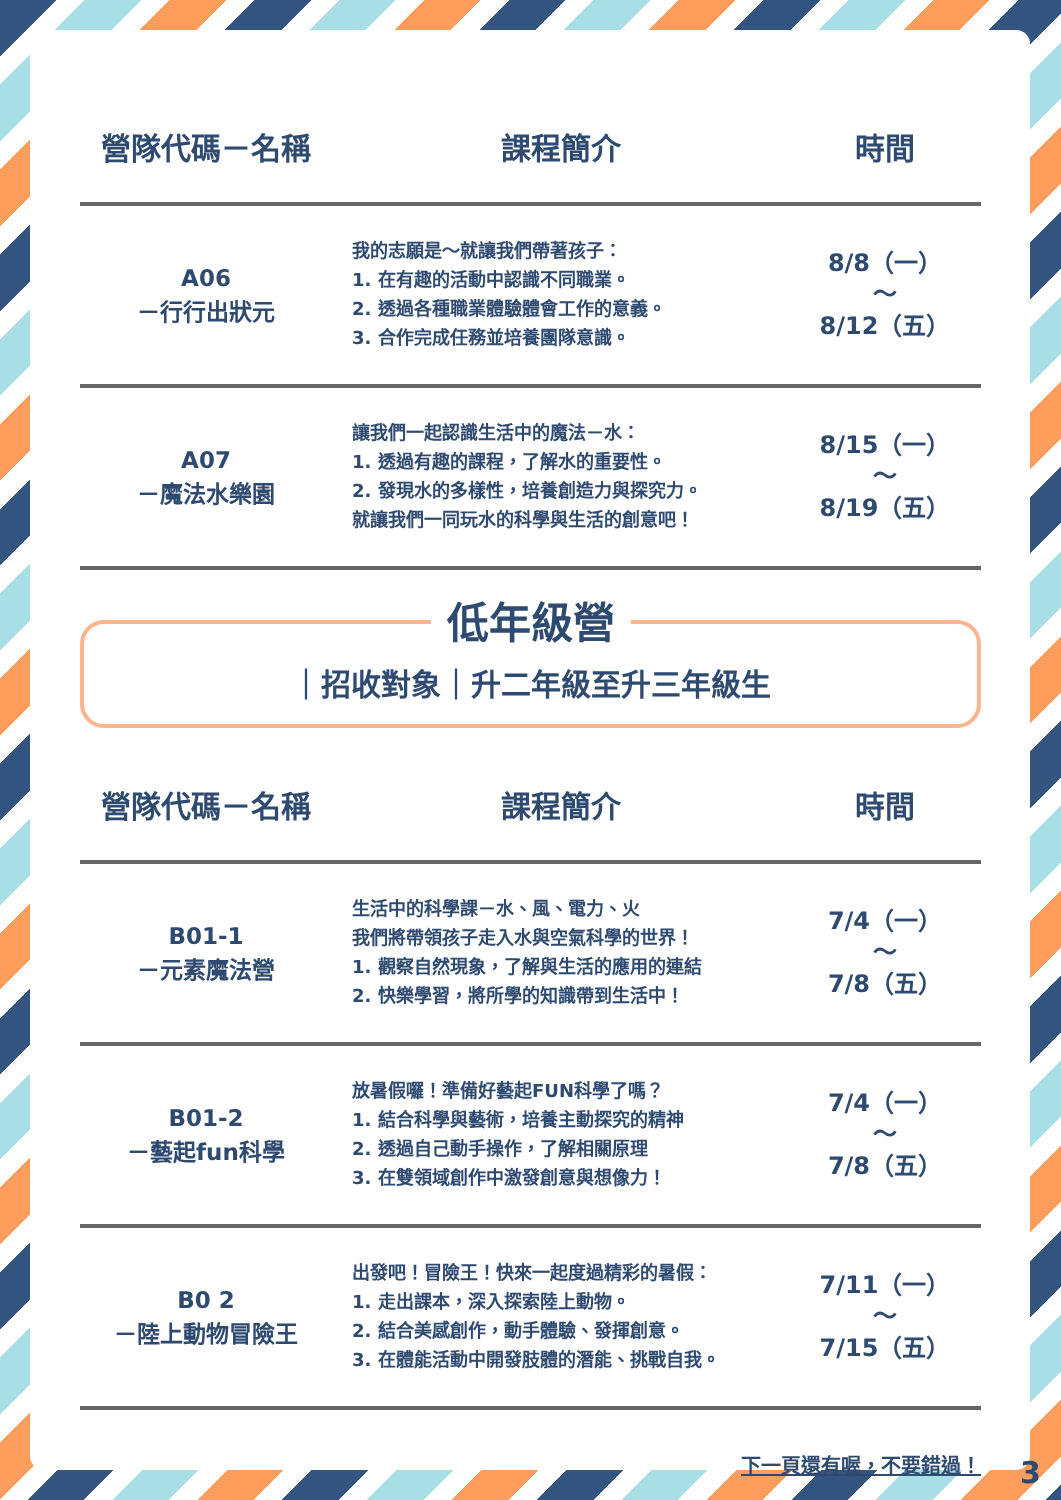| 營隊代碼－名稱 | 課程簡介 | 時間 |
| --- | --- | --- |
| A06 －行行出狀元 | 我的志願是～就讓我們帶著孩子： 1. 在有趣的活動中認識不同職業。 2. 透過各種職業體驗體會工作的意義。 3. 合作完成任務並培養團隊意識。 | 8/8（一） ～ 8/12（五） |
| A07 －魔法水樂園 | 讓我們一起認識生活中的魔法－水： 1. 透過有趣的課程，了解水的重要性。 2. 發現水的多樣性，培養創造力與探究力。 就讓我們一同玩水的科學與生活的創意吧！ | 8/15（一） ～ 8/19（五） |
低年級營
｜招收對象｜升二年級至升三年級生
| 營隊代碼－名稱 | 課程簡介 | 時間 |
| --- | --- | --- |
| B01-1 －元素魔法營 | 生活中的科學課－水、風、電力、火 我們將帶領孩子走入水與空氣科學的世界！ 1. 觀察自然現象，了解與生活的應用的連結 2. 快樂學習，將所學的知識帶到生活中！ | 7/4（一） ～ 7/8（五） |
| B01-2 －藝起fun科學 | 放暑假囉！準備好藝起FUN科學了嗎？ 1. 結合科學與藝術，培養主動探究的精神 2. 透過自己動手操作，了解相關原理 3. 在雙領域創作中激發創意與想像力！ | 7/4（一） ～ 7/8（五） |
| B0 2 －陸上動物冒險王 | 出發吧！冒險王！快來一起度過精彩的暑假： 1. 走出課本，深入探索陸上動物。 2. 結合美感創作，動手體驗、發揮創意。 3. 在體能活動中開發肢體的潛能、挑戰自我。 | 7/11（一） ～ 7/15（五） |
下一頁還有喔，不要錯過！
3